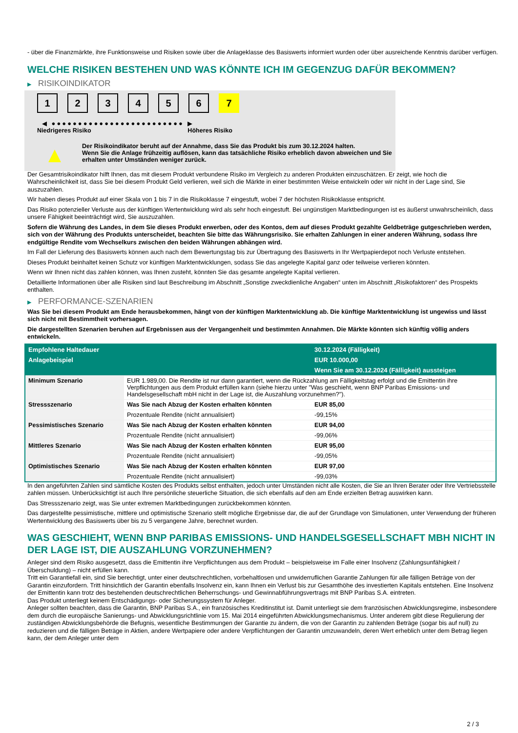- über die Finanzmärkte, ihre Funktionsweise und Risiken sowie über die Anlageklasse des Basiswerts informiert wurden oder über ausreichende Kenntnis darüber verfügen.
WELCHE RISIKEN BESTEHEN UND WAS KÖNNTE ICH IM GEGENZUG DAFÜR BEKOMMEN?
▶ RISIKOINDIKATOR
1 2 3 4 5 6 7
◀ ●●●●●●●●●●●●●●●●●●●●●●●●● ▶
Niedrigeres Risiko Höheres Risiko
▲
Der Risikoindikator beruht auf der Annahme, dass Sie das Produkt bis zum 30.12.2024 halten.
Wenn Sie die Anlage frühzeitig auflösen, kann das tatsächliche Risiko erheblich davon abweichen und Sie erhalten unter Umständen weniger zurück.
Der Gesamtrisikoindikator hilft Ihnen, das mit diesem Produkt verbundene Risiko im Vergleich zu anderen Produkten einzuschätzen. Er zeigt, wie hoch die Wahrscheinlichkeit ist, dass Sie bei diesem Produkt Geld verlieren, weil sich die Märkte in einer bestimmten Weise entwickeln oder wir nicht in der Lage sind, Sie auszuzahlen.
Wir haben dieses Produkt auf einer Skala von 1 bis 7 in die Risikoklasse 7 eingestuft, wobei 7 der höchsten Risikoklasse entspricht.
Das Risiko potenzieller Verluste aus der künftigen Wertentwicklung wird als sehr hoch eingestuft. Bei ungünstigen Marktbedingungen ist es äußerst unwahrscheinlich, dass unsere Fähigkeit beeinträchtigt wird, Sie auszuzahlen.
Sofern die Währung des Landes, in dem Sie dieses Produkt erwerben, oder des Kontos, dem auf dieses Produkt gezahlte Geldbeträge gutgeschrieben werden, sich von der Währung des Produkts unterscheidet, beachten Sie bitte das Währungsrisiko. Sie erhalten Zahlungen in einer anderen Währung, sodass Ihre endgültige Rendite vom Wechselkurs zwischen den beiden Währungen abhängen wird.
Im Fall der Lieferung des Basiswerts können auch nach dem Bewertungstag bis zur Übertragung des Basiswerts in Ihr Wertpapierdepot noch Verluste entstehen.
Dieses Produkt beinhaltet keinen Schutz vor künftigen Marktentwicklungen, sodass Sie das angelegte Kapital ganz oder teilweise verlieren könnten.
Wenn wir Ihnen nicht das zahlen können, was Ihnen zusteht, könnten Sie das gesamte angelegte Kapital verlieren.
Detaillierte Informationen über alle Risiken sind laut Beschreibung im Abschnitt „Sonstige zweckdienliche Angaben“ unten im Abschnitt „Risikofaktoren“ des Prospekts enthalten.
▶ PERFORMANCE-SZENARIEN
Was Sie bei diesem Produkt am Ende herausbekommen, hängt von der künftigen Marktentwicklung ab. Die künftige Marktentwicklung ist ungewiss und lässt sich nicht mit Bestimmtheit vorhersagen.
Die dargestellten Szenarien beruhen auf Ergebnissen aus der Vergangenheit und bestimmten Annahmen. Die Märkte könnten sich künftig völlig anders entwickeln.
| Empfohlene Haltedauer | | 30.12.2024 (Fälligkeit) |
| --- | --- | --- |
| Anlagebeispiel | | EUR 10.000,00 |
| | | Wenn Sie am 30.12.2024 (Fälligkeit) aussteigen |
| Minimum Szenario | EUR 1.989,00. Die Rendite ist nur dann garantiert, wenn die Rückzahlung am Fälligkeitstag erfolgt und die Emittentin ihre Verpflichtungen aus dem Produkt erfüllen kann (siehe hierzu unter "Was geschieht, wenn BNP Paribas Emissions- und Handelsgesellschaft mbH nicht in der Lage ist, die Auszahlung vorzunehmen?"). | |
| Stressszenario | Was Sie nach Abzug der Kosten erhalten könnten | EUR 85,00 |
| | Prozentuale Rendite (nicht annualisiert) | -99,15% |
| Pessimistisches Szenario | Was Sie nach Abzug der Kosten erhalten könnten | EUR 94,00 |
| | Prozentuale Rendite (nicht annualisiert) | -99,06% |
| Mittleres Szenario | Was Sie nach Abzug der Kosten erhalten könnten | EUR 95,00 |
| | Prozentuale Rendite (nicht annualisiert) | -99,05% |
| Optimistisches Szenario | Was Sie nach Abzug der Kosten erhalten könnten | EUR 97,00 |
| | Prozentuale Rendite (nicht annualisiert) | -99,03% |
In den angeführten Zahlen sind sämtliche Kosten des Produkts selbst enthalten, jedoch unter Umständen nicht alle Kosten, die Sie an Ihren Berater oder Ihre Vertriebsstelle zahlen müssen. Unberücksichtigt ist auch Ihre persönliche steuerliche Situation, die sich ebenfalls auf den am Ende erzielten Betrag auswirken kann.
Das Stressszenario zeigt, was Sie unter extremen Marktbedingungen zurückbekommen könnten.
Das dargestellte pessimistische, mittlere und optimistische Szenario stellt mögliche Ergebnisse dar, die auf der Grundlage von Simulationen, unter Verwendung der früheren Wertentwicklung des Basiswerts über bis zu 5 vergangene Jahre, berechnet wurden.
WAS GESCHIEHT, WENN BNP PARIBAS EMISSIONS- UND HANDELSGESELLSCHAFT MBH NICHT IN DER LAGE IST, DIE AUSZAHLUNG VORZUNEHMEN?
Anleger sind dem Risiko ausgesetzt, dass die Emittentin ihre Verpflichtungen aus dem Produkt – beispielsweise im Falle einer Insolvenz (Zahlungsunfähigkeit / Überschuldung) – nicht erfüllen kann.
Tritt ein Garantiefall ein, sind Sie berechtigt, unter einer deutschrechtlichen, vorbehaltlosen und unwiderruflichen Garantie Zahlungen für alle fälligen Beträge von der Garantin einzufordern. Tritt hinsichtlich der Garantin ebenfalls Insolvenz ein, kann Ihnen ein Verlust bis zur Gesamthöhe des investierten Kapitals entstehen. Eine Insolvenz der Emittentin kann trotz des bestehenden deutschrechtlichen Beherrschungs- und Gewinnabführungsvertrags mit BNP Paribas S.A. eintreten.
Das Produkt unterliegt keinem Entschädigungs- oder Sicherungssystem für Anleger.
Anleger sollten beachten, dass die Garantin, BNP Paribas S.A., ein französisches Kreditinstitut ist. Damit unterliegt sie dem französischen Abwicklungsregime, insbesondere dem durch die europäische Sanierungs- und Abwicklungsrichtlinie vom 15. Mai 2014 eingeführten Abwicklungsmechanismus. Unter anderem gibt diese Regulierung der zuständigen Abwicklungsbehörde die Befugnis, wesentliche Bestimmungen der Garantie zu ändern, die von der Garantin zu zahlenden Beträge (sogar bis auf null) zu reduzieren und die fälligen Beträge in Aktien, andere Wertpapiere oder andere Verpflichtungen der Garantin umzuwandeln, deren Wert erheblich unter dem Betrag liegen kann, der dem Anleger unter dem
2 / 3